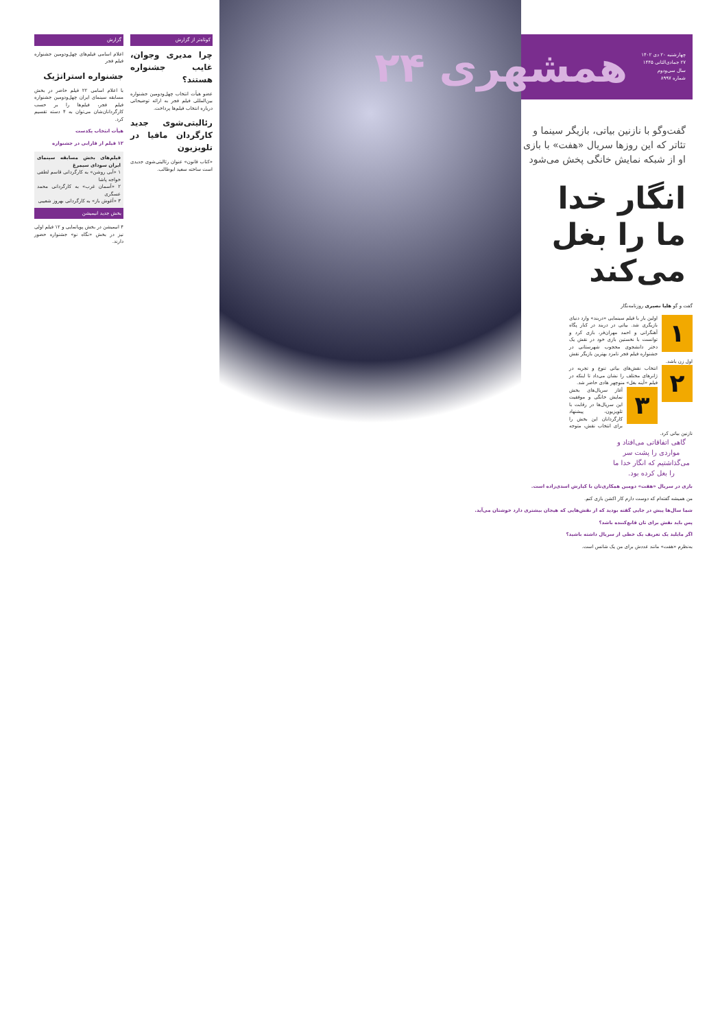چهارشنبه ۲۰ دی ۱۴۰۲
۲۷ جمادی‌الثانی ۱۴۴۵
سال سی‌ودوم
شماره ۸۹۹۷
همشهری ۲۴
گفت‌وگو با نازنین بیاتی، بازیگر سینما و تئاتر که این روزها سریال «هفت» با بازی او از شبکه نمایش خانگی پخش می‌شود
انگار خدا ما را بغل می‌کند
گفت و گو هلیا نصیری روزنامه‌نگار
۱ اولین بار با فیلم سینمایی «دربند» وارد دنیای بازیگری شد. بیاتی در دربند در کنار پگاه آهنگرانی و احمد مهران‌فر، بازی کرد و توانست با نخستین بازی خود در نقش یک دختر دانشجوی محجوب شهرستانی در جشنواره فیلم فجر نامزد بهترین بازیگر نقش اول زن باشد.
۲ انتخاب نقش‌های بیاتی تنوع و تجربه در ژانرهای مختلف را نشان می‌داد تا اینکه در فیلم «آینه بغل» منوچهر هادی حاضر شد.
۳ آغاز سریال‌های بخش نمایش خانگی و موفقیت این سریال‌ها در رقابت با تلویزیون، پیشنهاد کارگردانان این بخش را برای انتخاب نقش، متوجه نازنین بیاتی کرد.
گاهی اتفاقاتی می‌افتاد و مواردی را پشت سر می‌گذاشتیم که انگار خدا ما را بغل کرده بود.
بازی در سریال «هفت» دومین همکاری‌تان با کیارش اسدی‌زاده است.
من همیشه گفته‌ام که دوست دارم کار اکشن بازی کنم.
شما سال‌ها پیش در جایی گفته بودید که از نقش‌هایی که هیجان بیشتری دارد خوشتان می‌آید.
پس باید نقش برای تان قانع‌کننده باشد؟
اگر مایلید یک تعریف یک خطی از سریال داشته باشید؟
به‌نظرم «هفت» مانند عددش برای من یک شانس است.
کوتاه‌تر از گزارش
چرا مدیری وجوان، غایب جشنواره هستند؟
عضو هیأت انتخاب چهل‌ودومین جشنواره بین‌المللی فیلم فجر به ارائه توضیحاتی درباره انتخاب فیلم‌ها پرداخت.
رئالیتی‌شوی جدید کارگردان مافیا در تلویزیون
«کتاب قانون» عنوان رئالیتی‌شوی جدیدی است ساخته سعید ابوطالب.
گزارش
اعلام اسامی فیلم‌های چهل‌ودومین جشنواره فیلم فجر
جشنواره استراتژیک
با اعلام اسامی ۲۲ فیلم حاضر در بخش مسابقه سینمای ایران چهل‌ودومین جشنواره فیلم فجر، فیلم‌ها را بر حسب کارگردانان‌شان می‌توان به ۴ دسته تقسیم کرد.
هیأت انتخاب یکدست
۱۲ فیلم از فارابی در جشنواره
فیلم‌های بخش مسابقه سینمای ایران سودای سیمرغ
۱ «آبی روشن» به کارگردانی قاسم لطفی خواجه پاشا
۲ «آسمان غرب» به کارگردانی محمد عسگری
۳ «آغوش باز» به کارگردانی بهروز شعیبی
بخش جدید انیمیشن
۴ انیمیشن در بخش پویانمایی و ۱۲ فیلم اولی نیز در بخش «نگاه نو» جشنواره حضور دارند.